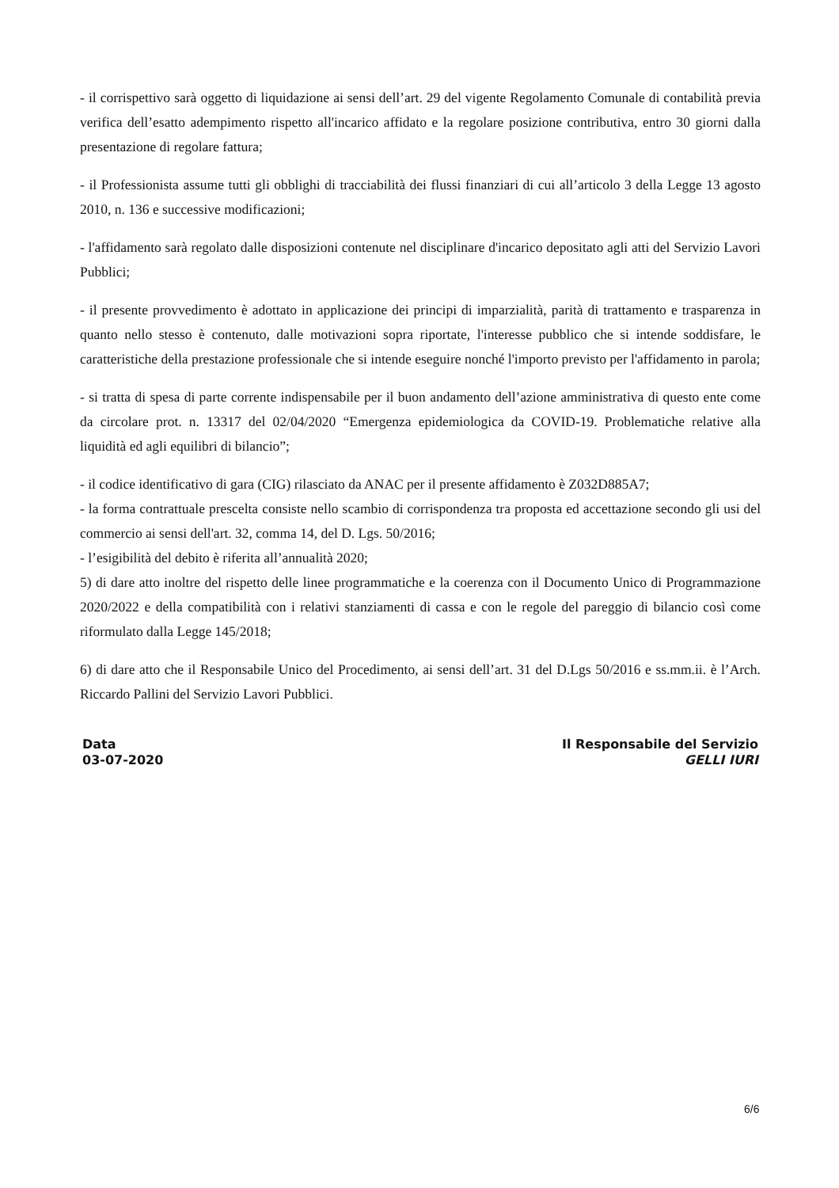- il corrispettivo sarà oggetto di liquidazione ai sensi dell’art. 29 del vigente Regolamento Comunale di contabilità previa verifica dell’esatto adempimento rispetto all'incarico affidato e la regolare posizione contributiva, entro 30 giorni dalla presentazione di regolare fattura;
- il Professionista assume tutti gli obblighi di tracciabilità dei flussi finanziari di cui all’articolo 3 della Legge 13 agosto 2010, n. 136 e successive modificazioni;
- l'affidamento sarà regolato dalle disposizioni contenute nel disciplinare d'incarico depositato agli atti del Servizio Lavori Pubblici;
- il presente provvedimento è adottato in applicazione dei principi di imparzialità, parità di trattamento e trasparenza in quanto nello stesso è contenuto, dalle motivazioni sopra riportate, l'interesse pubblico che si intende soddisfare, le caratteristiche della prestazione professionale che si intende eseguire nonché l'importo previsto per l'affidamento in parola;
- si tratta di spesa di parte corrente indispensabile per il buon andamento dell’azione amministrativa di questo ente come da circolare prot. n. 13317 del 02/04/2020 “Emergenza epidemiologica da COVID-19. Problematiche relative alla liquidità ed agli equilibri di bilancio”;
- il codice identificativo di gara (CIG) rilasciato da ANAC per il presente affidamento è Z032D885A7;
- la forma contrattuale prescelta consiste nello scambio di corrispondenza tra proposta ed accettazione secondo gli usi del commercio ai sensi dell'art. 32, comma 14, del D. Lgs. 50/2016;
- l’esigibilità del debito è riferita all’annualità 2020;
5) di dare atto inoltre del rispetto delle linee programmatiche e la coerenza con il Documento Unico di Programmazione 2020/2022 e della compatibilità con i relativi stanziamenti di cassa e con le regole del pareggio di bilancio così come riformulato dalla Legge 145/2018;
6) di dare atto che il Responsabile Unico del Procedimento, ai sensi dell’art. 31 del D.Lgs 50/2016 e ss.mm.ii. è l’Arch. Riccardo Pallini del Servizio Lavori Pubblici.
Data
03-07-2020
Il Responsabile del Servizio
GELLI IURI
6/6